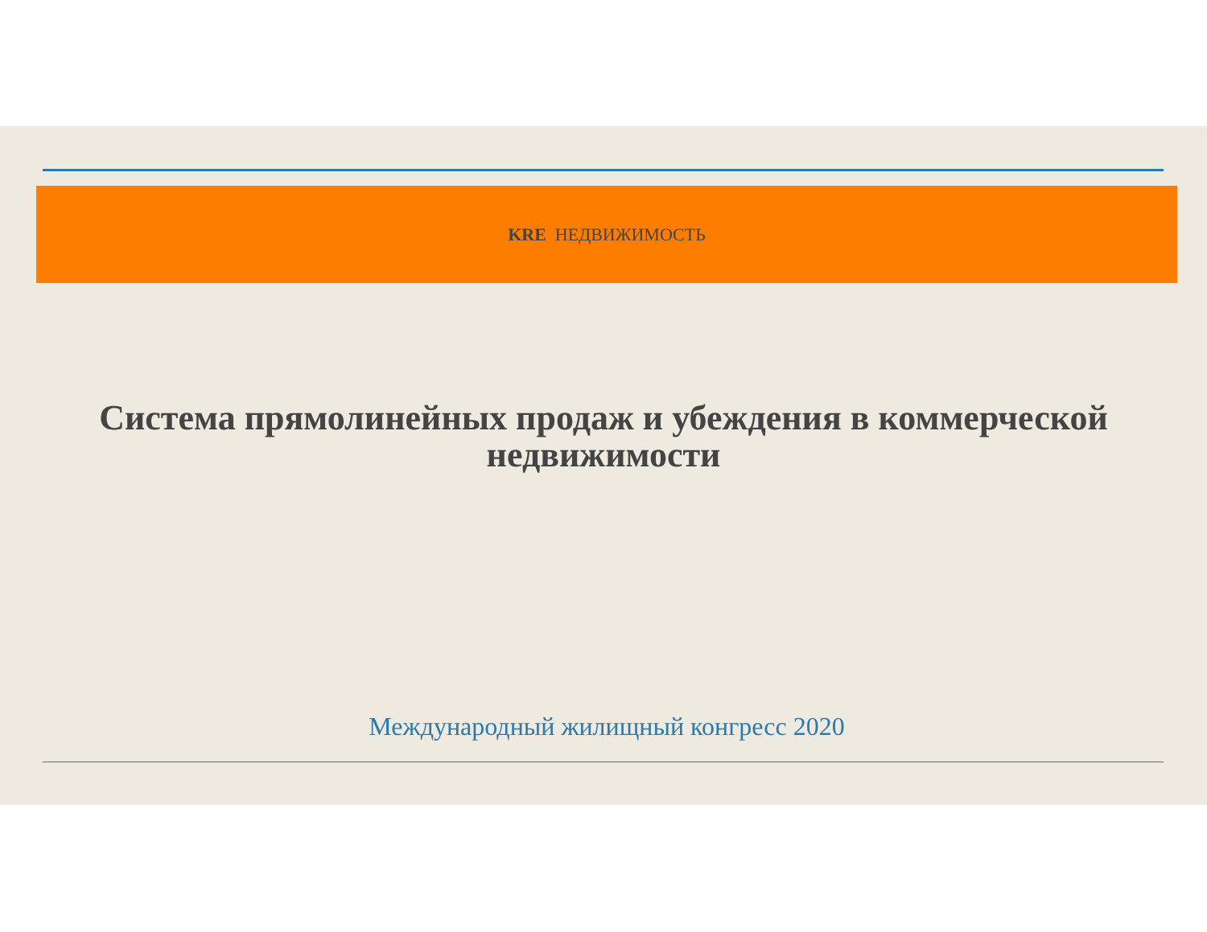KRE НЕДВИЖИМОСТЬ
Система прямолинейных продаж и убеждения в коммерческой недвижимости
Международный жилищный конгресс 2020